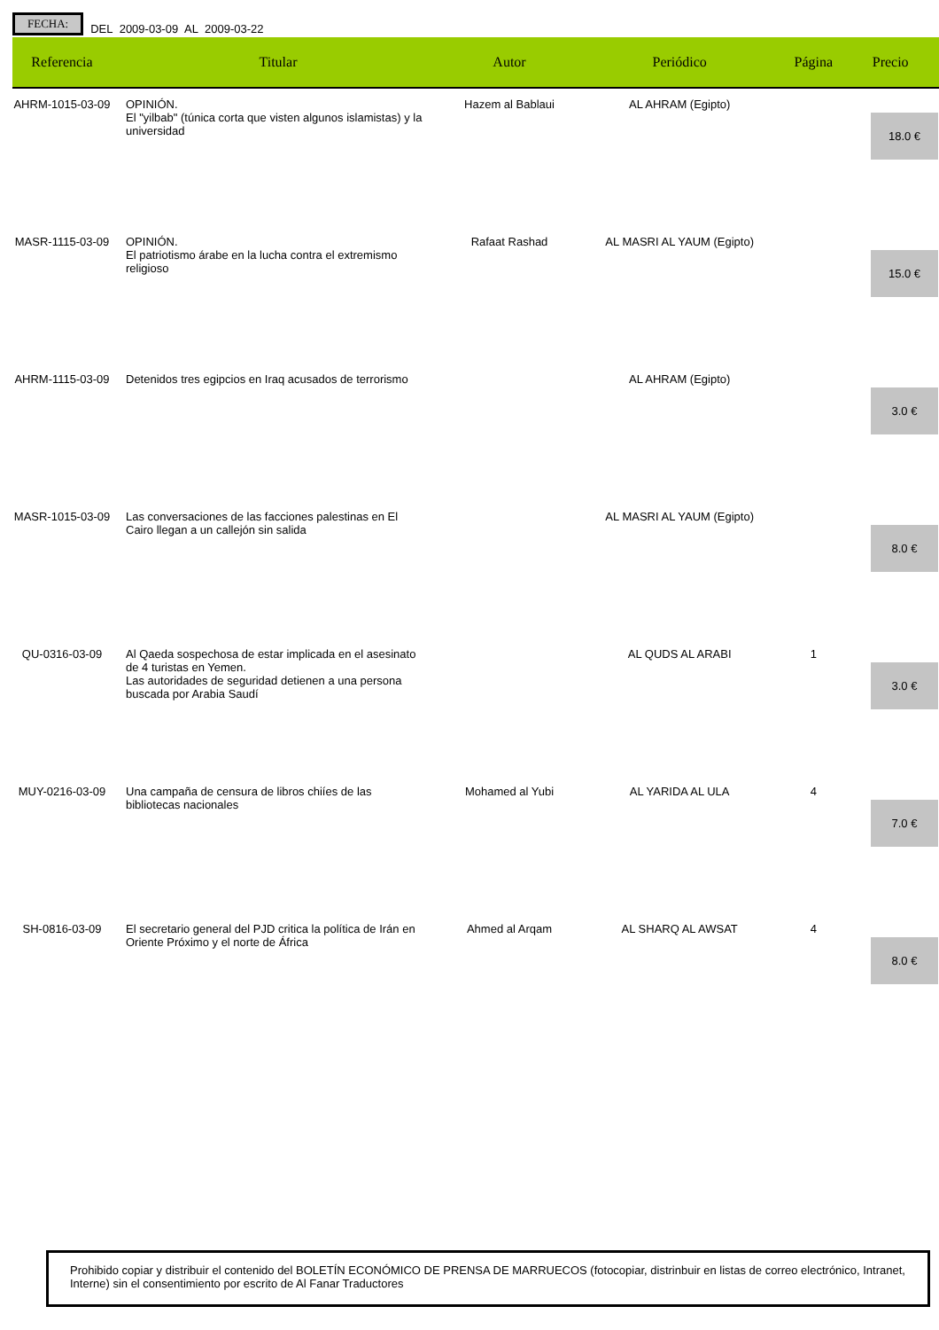FECHA: DEL 2009-03-09 AL 2009-03-22
| Referencia | Titular | Autor | Periódico | Página | Precio |
| --- | --- | --- | --- | --- | --- |
| AHRM-1015-03-09 | OPINIÓN. El "yilbab" (túnica corta que visten algunos islamistas) y la universidad | Hazem al Bablaui | AL AHRAM (Egipto) | | 18.0 € |
| MASR-1115-03-09 | OPINIÓN. El patriotismo árabe en la lucha contra el extremismo religioso | Rafaat Rashad | AL MASRI AL YAUM (Egipto) | | 15.0 € |
| AHRM-1115-03-09 | Detenidos tres egipcios en Iraq acusados de terrorismo | | AL AHRAM (Egipto) | | 3.0 € |
| MASR-1015-03-09 | Las conversaciones de las facciones palestinas en El Cairo llegan a un callejón sin salida | | AL MASRI AL YAUM (Egipto) | | 8.0 € |
| QU-0316-03-09 | Al Qaeda sospechosa de estar implicada en el asesinato de 4 turistas en Yemen. Las autoridades de seguridad detienen a una persona buscada por Arabia Saudí | | AL QUDS AL ARABI | 1 | 3.0 € |
| MUY-0216-03-09 | Una campaña de censura de libros chiíes de las bibliotecas nacionales | Mohamed al Yubi | AL YARIDA AL ULA | 4 | 7.0 € |
| SH-0816-03-09 | El secretario general del PJD critica la política de Irán en Oriente Próximo y el norte de África | Ahmed al Arqam | AL SHARQ AL AWSAT | 4 | 8.0 € |
Prohibido copiar y distribuir el contenido del BOLETÍN ECONÓMICO DE PRENSA DE MARRUECOS (fotocopiar, distrinbuir en listas de correo electrónico, Intranet, Interne) sin el consentimiento por escrito de Al Fanar Traductores